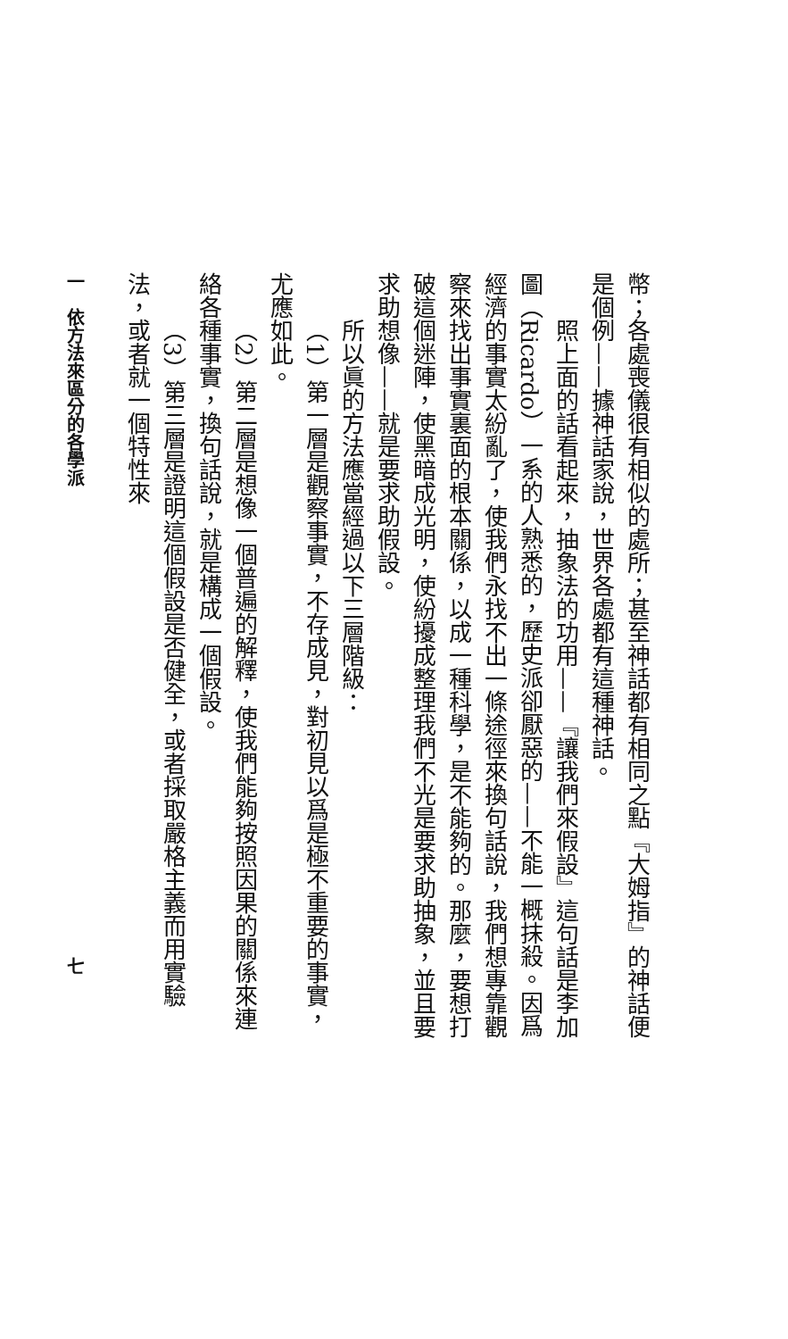幣；各處喪儀很有相似的處所；甚至神話都有相同之點『大姆指』的神話便是個例——據神話家說，世界各處都有這種神話。
照上面的話看起來，抽象法的功用——『讓我們來假設』這句話是李加圖（Ricardo）一系的人熟悉的，歷史派卻厭惡的——不能一概抹殺。因爲經濟的事實太紛亂了，使我們永找不出一條途徑來換句話說，我們想專靠觀察來找出事實裏面的根本關係，以成一種科學，是不能夠的。那麼，要想打破這個迷陣，使黑暗成光明，使紛擾成整理我們不光是要求助抽象，並且要求助想像——就是要求助假設。
所以眞的方法應當經過以下三層階級：
（1）第一層是觀察事實，不存成見，對初見以爲是極不重要的事實，尤應如此。
（2）第二層是想像一個普遍的解釋，使我們能夠按照因果的關係來連絡各種事實，換句話說，就是構成一個假設。
（3）第三層是證明這個假設是否健全，或者採取嚴格主義而用實驗法，或者就一個特性來
一　依方法來區分的各學派 七